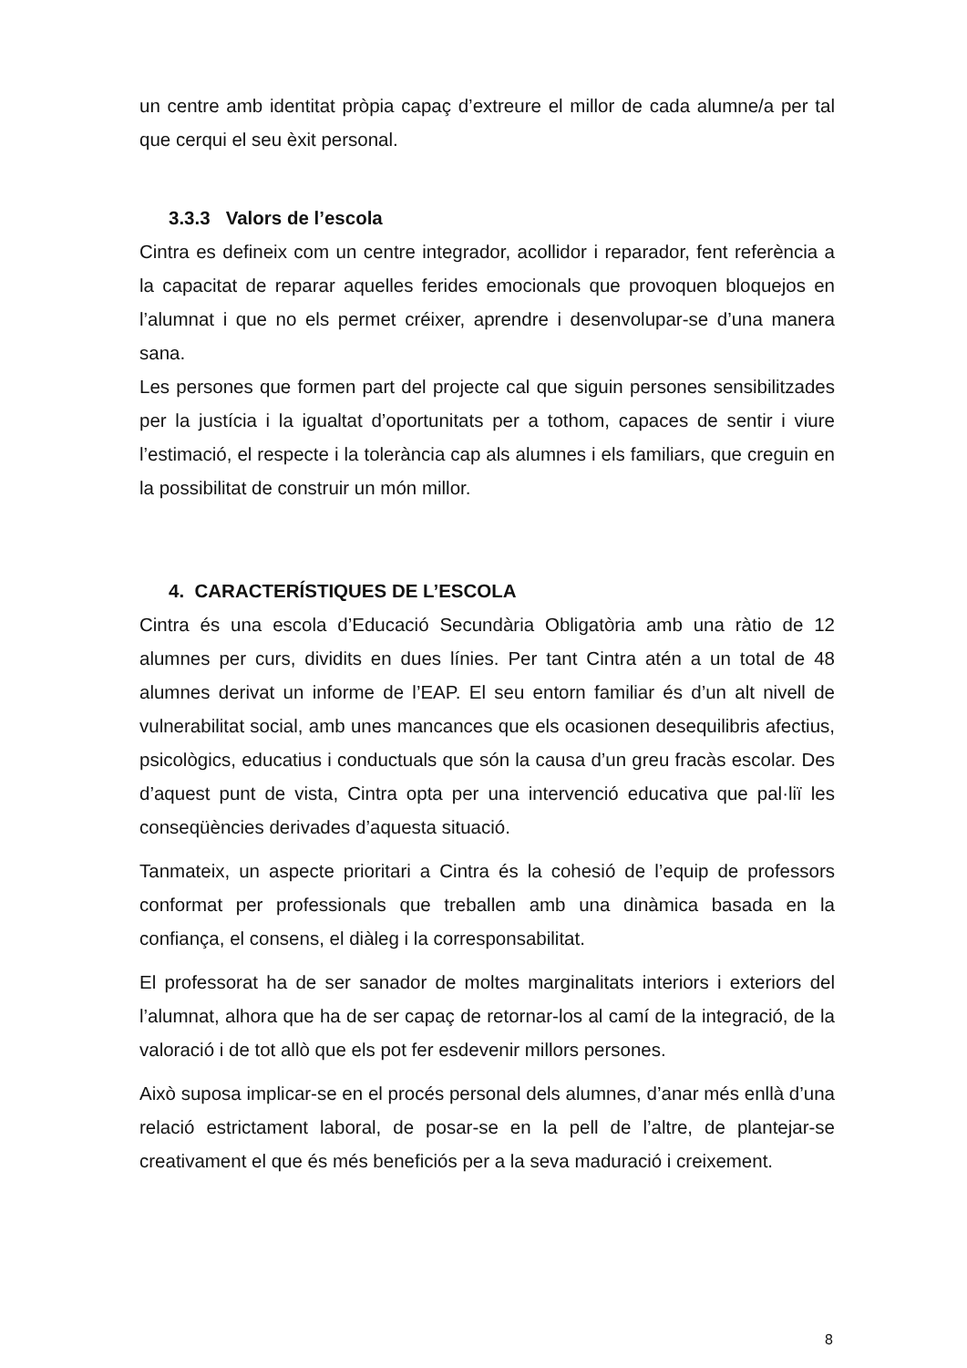un centre amb identitat pròpia capaç d’extreure el millor de cada alumne/a per tal que cerqui el seu èxit personal.
3.3.3 Valors de l’escola
Cintra es defineix com un centre integrador, acollidor i reparador, fent referència a la capacitat de reparar aquelles ferides emocionals que provoquen bloquejos en l’alumnat i que no els permet créixer, aprendre i desenvolupar-se d’una manera sana.
Les persones que formen part del projecte cal que siguin persones sensibilitzades per la justícia i la igualtat d’oportunitats per a tothom, capaces de sentir i viure l’estimació, el respecte i la tolerància cap als alumnes i els familiars, que creguin en la possibilitat de construir un món millor.
4. CARACTERÍSTIQUES DE L’ESCOLA
Cintra és una escola d’Educació Secundària Obligatòria amb una ràtio de 12 alumnes per curs, dividits en dues línies. Per tant Cintra atén a un total de 48 alumnes derivat un informe de l’EAP. El seu entorn familiar és d’un alt nivell de vulnerabilitat social, amb unes mancances que els ocasionen desequilibris afectius, psicològics, educatius i conductuals que són la causa d’un greu fracàs escolar. Des d’aquest punt de vista, Cintra opta per una intervenció educativa que pal·liï les conseqüències derivades d’aquesta situació.
Tanmateix, un aspecte prioritari a Cintra és la cohesió de l’equip de professors conformat per professionals que treballen amb una dinàmica basada en la confiança, el consens, el diàleg i la corresponsabilitat.
El professorat ha de ser sanador de moltes marginalitats interiors i exteriors del l’alumnat, alhora que ha de ser capaç de retornar-los al camí de la integració, de la valoració i de tot allò que els pot fer esdevenir millors persones.
Això suposa implicar-se en el procés personal dels alumnes, d’anar més enllà d’una relació estrictament laboral, de posar-se en la pell de l’altre, de plantejar-se creativament el que és més beneficiós per a la seva maduració i creixement.
8